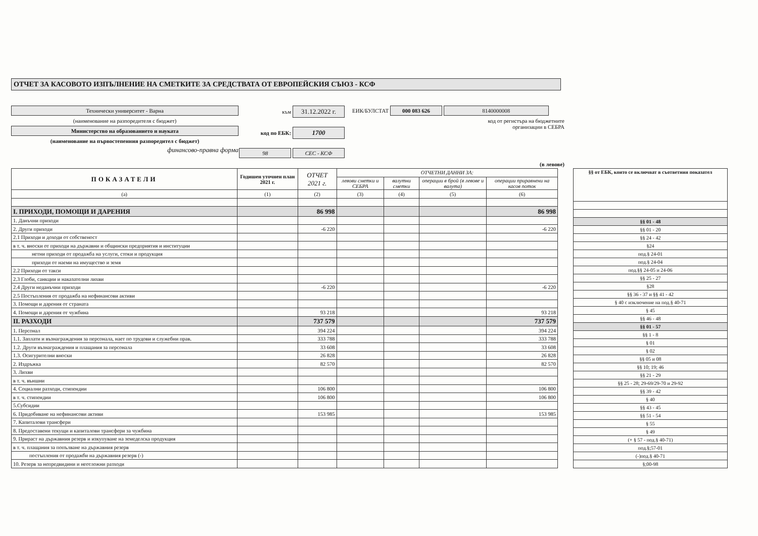ОТЧЕТ ЗА КАСОВОТО ИЗПЪЛНЕНИЕ НА СМЕТКИТЕ ЗА СРЕДСТВАТА ОТ ЕВРОПЕЙСКИЯ СЪЮЗ - КСФ
Технически университет - Варна
(наименование на разпоредителя с бюджет)
Министерство на образованието и науката
(наименование на първостепенния разпоредител с бюджет)
финансово-правна форма
към 31.12.2022 г.
код по ЕБК: 1700
98 СЕС - КСФ
ЕИК/БУЛСТАТ 000 083 626 8140000008
код от регистъра на бюджетните
организации в СЕБРА
(в левове)
| ПОКАЗАТЕЛИ | Годишен уточнен план 2021 г. | ОТЧЕТ 2021 г. | ОТЧЕТНИ ДАННИ ЗА: | | | |
| --- | --- | --- | --- | --- | --- | --- |
| | | | левови сметки и СЕБРА | валутни сметки | операции в брой (в левове и валута) | операции приравнени на касов поток |
| (а) | (1) | (2) | (3) | (4) | (5) | (6) |
| I. ПРИХОДИ, ПОМОЩИ И ДАРЕНИЯ | | 86 998 | | | | 86 998 |
| 1. Данъчни приходи | | | | | | |
| 2. Други приходи | | -6 220 | | | | -6 220 |
| 2.1 Приходи и доходи от собственост | | | | | | |
| в т. ч. вноски от приходи на държавни и общински предприятия и институции | | | | | | |
| нетни приходи от продажба на услуги, стоки и продукция | | | | | | |
| приходи от наеми на имущество и земя | | | | | | |
| 2.2 Приходи от такси | | | | | | |
| 2.3 Глоби, санкции и наказателни лихви | | | | | | |
| 2.4 Други неданъчни приходи | | -6 220 | | | | -6 220 |
| 2.5 Постъпления от продажба на нефинансови активи | | | | | | |
| 3. Помощи и дарения от страната | | | | | | |
| 4. Помощи и дарения от чужбина | | 93 218 | | | | 93 218 |
| II. РАЗХОДИ | | 737 579 | | | | 737 579 |
| 1. Персонал | | 394 224 | | | | 394 224 |
| 1.1. Заплати и възнаграждения за персонала, нает по трудови и служебни прав. | | 333 788 | | | | 333 788 |
| 1.2. Други възнаграждения и плащания за персонала | | 33 608 | | | | 33 608 |
| 1.3. Осигурителни вноски | | 26 828 | | | | 26 828 |
| 2. Издръжка | | 82 570 | | | | 82 570 |
| 3. Лихви | | | | | | |
| в т. ч. външни | | | | | | |
| 4. Социални разходи, стипендии | | 106 800 | | | | 106 800 |
| в т. ч. стипендии | | 106 800 | | | | 106 800 |
| 5.Субсидии | | | | | | |
| 6. Придобиване на нефинансови активи | | 153 985 | | | | 153 985 |
| 7. Капиталови трансфери | | | | | | |
| 8. Предоставени текущи и капиталови трансфери за чужбина | | | | | | |
| 9. Прираст на държавния резерв и изкупуване на земеделска продукция | | | | | | |
| в т. ч. плащания за попълване на държавния резерв | | | | | | |
| постъпления от продажби на държавния резерв (-) | | | | | | |
| 10. Резерв за непредвидини и неотложни разходи | | | | | | |
| §§ от ЕБК, които се включват в съответния показател |
| --- |
| §§ 01 - 48 |
| §§ 01 - 20 |
| §§ 24 - 42 |
| §24 |
| под.§ 24-01 |
| под.§ 24-04 |
| под.§§ 24-05 и 24-06 |
| §§ 25 - 27 |
| §28 |
| §§ 36 - 37 и §§ 41 - 42 |
| § 40 с изключение на под.§ 40-71 |
| § 45 |
| §§ 46 - 48 |
| §§ 01 - 57 |
| §§ 1 - 8 |
| § 01 |
| § 02 |
| §§ 05 и 08 |
| §§ 10; 19; 46 |
| §§ 21 - 29 |
| §§ 25 - 28; 29-69/29-70 и 29-92 |
| §§ 39 - 42 |
| § 40 |
| §§ 43 - 45 |
| §§ 51 - 54 |
| § 55 |
| § 49 |
| (+ § 57 - под.§ 40-71) |
| под.§;57-01 |
| (-)под.§ 40-71 |
| §;00-98 |